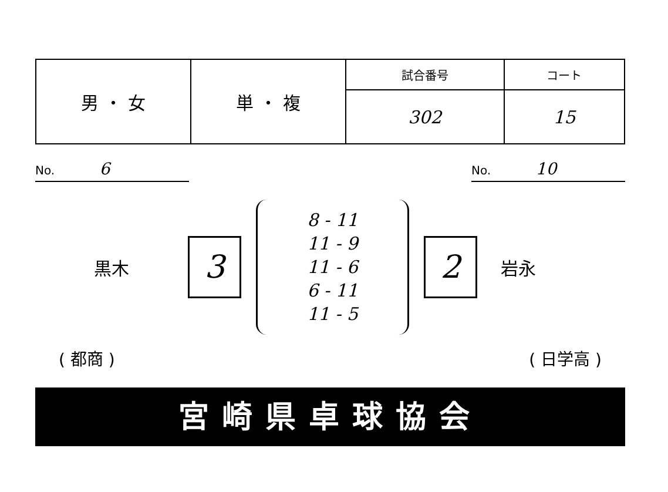| 男 ・ 女 | 単 ・ 複 | 試合番号 | コート |
| | | 302 | 15 |
No. 6
No. 10
黒木
3
8 - 11
11 - 9
11 - 6
6 - 11
11 - 5
2
岩永
( 都商 ) ( 日学高 )
宮崎県卓球協会